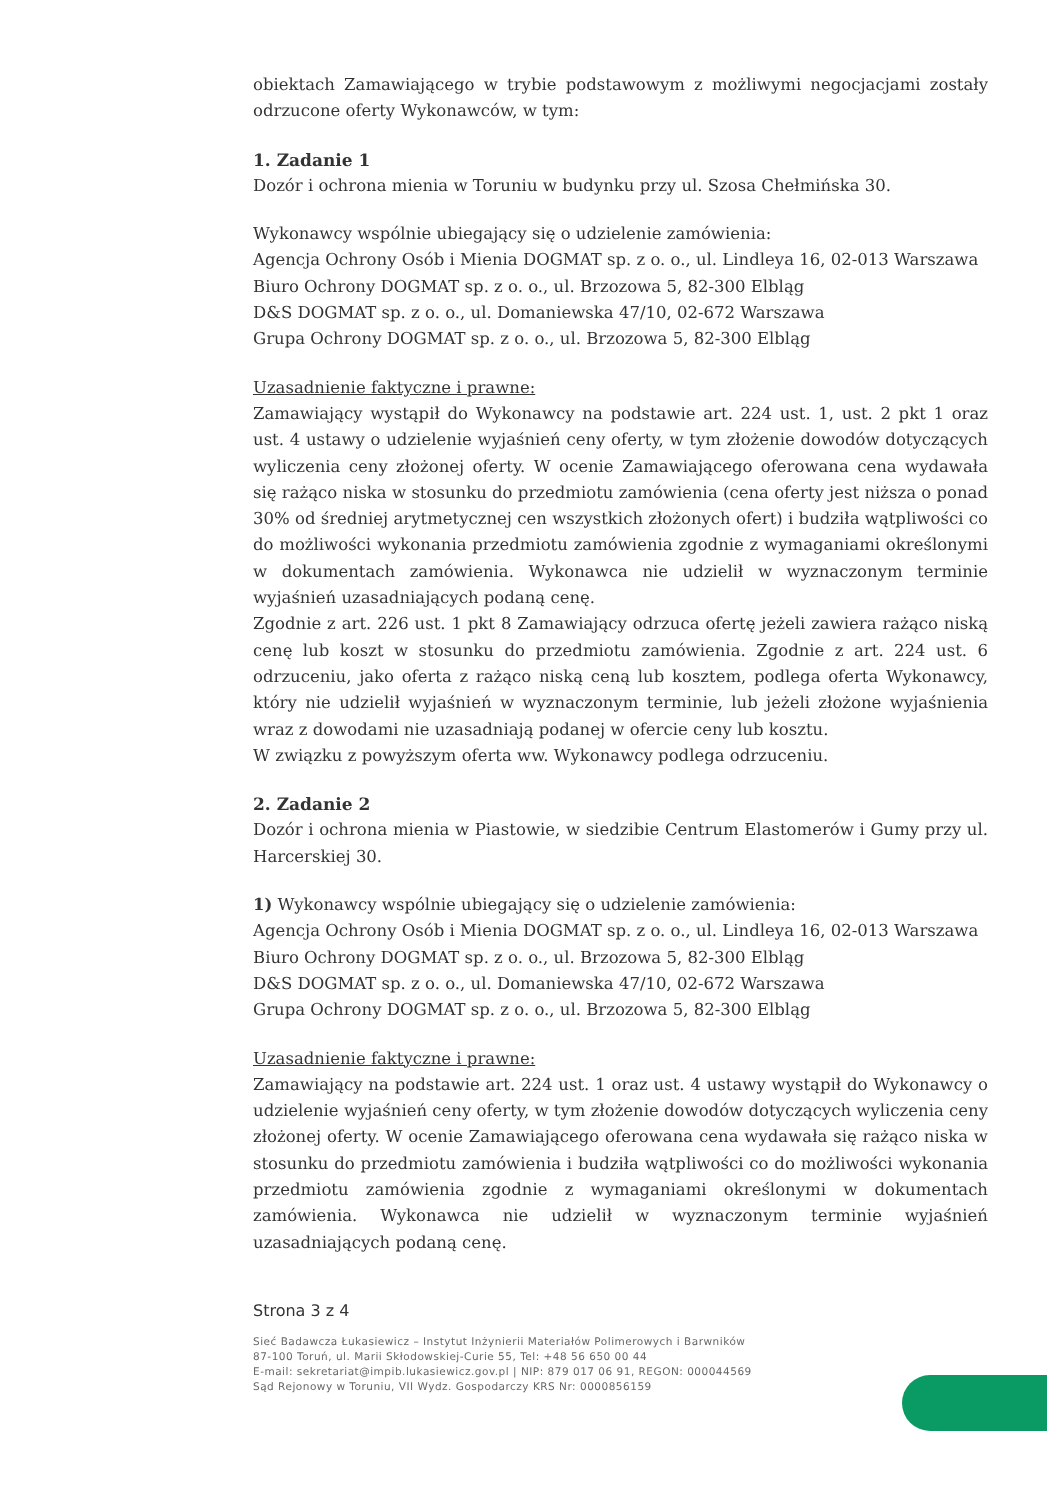obiektach Zamawiającego w trybie podstawowym z możliwymi negocjacjami zostały odrzucone oferty Wykonawców, w tym:
1. Zadanie 1
Dozór i ochrona mienia w Toruniu w budynku przy ul. Szosa Chełmińska 30.
Wykonawcy wspólnie ubiegający się o udzielenie zamówienia:
Agencja Ochrony Osób i Mienia DOGMAT sp. z o. o., ul. Lindleya 16, 02-013 Warszawa
Biuro Ochrony DOGMAT sp. z o. o., ul. Brzozowa 5, 82-300 Elbląg
D&S DOGMAT sp. z o. o., ul. Domaniewska 47/10, 02-672 Warszawa
Grupa Ochrony DOGMAT sp. z o. o., ul. Brzozowa 5, 82-300 Elbląg
Uzasadnienie faktyczne i prawne:
Zamawiający wystąpił do Wykonawcy na podstawie art. 224 ust. 1, ust. 2 pkt 1 oraz ust. 4 ustawy o udzielenie wyjaśnień ceny oferty, w tym złożenie dowodów dotyczących wyliczenia ceny złożonej oferty. W ocenie Zamawiającego oferowana cena wydawała się rażąco niska w stosunku do przedmiotu zamówienia (cena oferty jest niższa o ponad 30% od średniej arytmetycznej cen wszystkich złożonych ofert) i budziła wątpliwości co do możliwości wykonania przedmiotu zamówienia zgodnie z wymaganiami określonymi w dokumentach zamówienia. Wykonawca nie udzielił w wyznaczonym terminie wyjaśnień uzasadniających podaną cenę.
Zgodnie z art. 226 ust. 1 pkt 8 Zamawiający odrzuca ofertę jeżeli zawiera rażąco niską cenę lub koszt w stosunku do przedmiotu zamówienia. Zgodnie z art. 224 ust. 6 odrzuceniu, jako oferta z rażąco niską ceną lub kosztem, podlega oferta Wykonawcy, który nie udzielił wyjaśnień w wyznaczonym terminie, lub jeżeli złożone wyjaśnienia wraz z dowodami nie uzasadniają podanej w ofercie ceny lub kosztu.
W związku z powyższym oferta ww. Wykonawcy podlega odrzuceniu.
2. Zadanie 2
Dozór i ochrona mienia w Piastowie, w siedzibie Centrum Elastomerów i Gumy przy ul. Harcerskiej 30.
1) Wykonawcy wspólnie ubiegający się o udzielenie zamówienia:
Agencja Ochrony Osób i Mienia DOGMAT sp. z o. o., ul. Lindleya 16, 02-013 Warszawa
Biuro Ochrony DOGMAT sp. z o. o., ul. Brzozowa 5, 82-300 Elbląg
D&S DOGMAT sp. z o. o., ul. Domaniewska 47/10, 02-672 Warszawa
Grupa Ochrony DOGMAT sp. z o. o., ul. Brzozowa 5, 82-300 Elbląg
Uzasadnienie faktyczne i prawne:
Zamawiający na podstawie art. 224 ust. 1 oraz ust. 4 ustawy wystąpił do Wykonawcy o udzielenie wyjaśnień ceny oferty, w tym złożenie dowodów dotyczących wyliczenia ceny złożonej oferty. W ocenie Zamawiającego oferowana cena wydawała się rażąco niska w stosunku do przedmiotu zamówienia i budziła wątpliwości co do możliwości wykonania przedmiotu zamówienia zgodnie z wymaganiami określonymi w dokumentach zamówienia. Wykonawca nie udzielił w wyznaczonym terminie wyjaśnień uzasadniających podaną cenę.
Strona 3 z 4
Sieć Badawcza Łukasiewicz – Instytut Inżynierii Materiałów Polimerowych i Barwników
87-100 Toruń, ul. Marii Skłodowskiej-Curie 55, Tel: +48 56 650 00 44
E-mail: sekretariat@impib.lukasiewicz.gov.pl | NIP: 879 017 06 91, REGON: 000044569
Sąd Rejonowy w Toruniu, VII Wydz. Gospodarczy KRS Nr: 0000856159